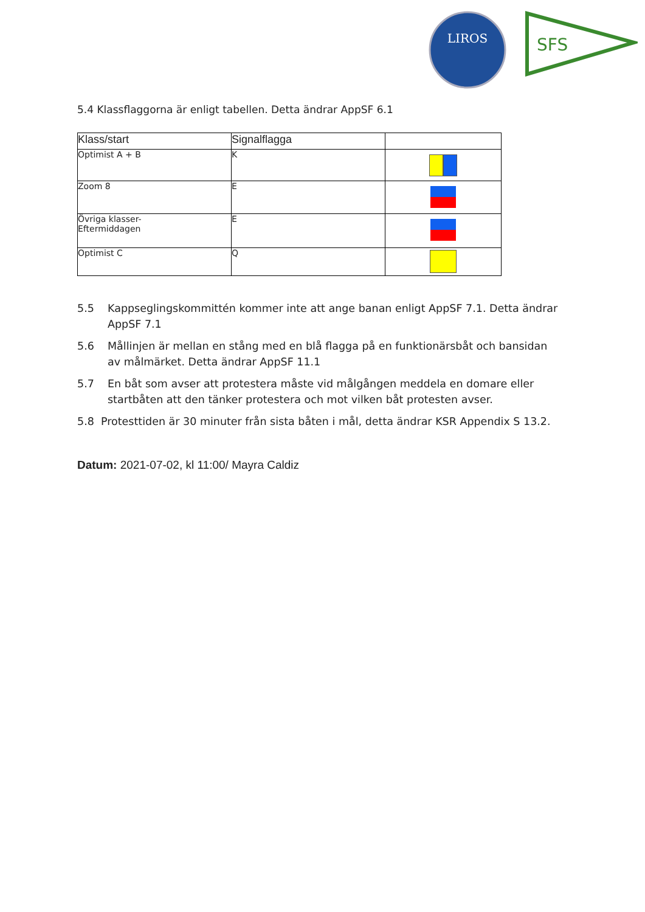LIROS
SFS
5.4 Klassflaggorna är enligt tabellen. Detta ändrar AppSF 6.1
| Klass/start | Signalflagga | |
| --- | --- | --- |
| Optimist A + B | K | |
| Zoom 8 | E | |
| Övriga klasser- Eftermiddagen | E | |
| Optimist C | Q | |
5.5 Kappseglingskommittén kommer inte att ange banan enligt AppSF 7.1. Detta ändrar AppSF 7.1
5.6 Mållinjen är mellan en stång med en blå flagga på en funktionärsbåt och bansidan av målmärket. Detta ändrar AppSF 11.1
5.7 En båt som avser att protestera måste vid målgången meddela en domare eller startbåten att den tänker protestera och mot vilken båt protesten avser.
5.8 Protesttiden är 30 minuter från sista båten i mål, detta ändrar KSR Appendix S 13.2.
Datum: 2021-07-02, kl 11:00/ Mayra Caldiz